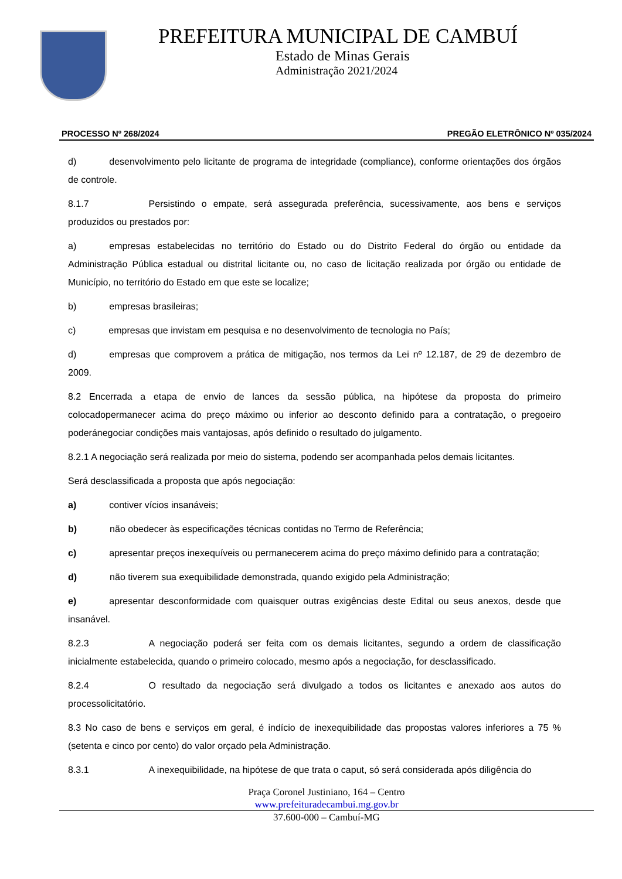PREFEITURA MUNICIPAL DE CAMBUÍ
Estado de Minas Gerais
Administração 2021/2024
PROCESSO Nº 268/2024 PREGÃO ELETRÔNICO Nº 035/2024
d) desenvolvimento pelo licitante de programa de integridade (compliance), conforme orientações dos órgãos de controle.
8.1.7 Persistindo o empate, será assegurada preferência, sucessivamente, aos bens e serviços produzidos ou prestados por:
a) empresas estabelecidas no território do Estado ou do Distrito Federal do órgão ou entidade da Administração Pública estadual ou distrital licitante ou, no caso de licitação realizada por órgão ou entidade de Município, no território do Estado em que este se localize;
b) empresas brasileiras;
c) empresas que invistam em pesquisa e no desenvolvimento de tecnologia no País;
d) empresas que comprovem a prática de mitigação, nos termos da Lei nº 12.187, de 29 de dezembro de 2009.
8.2 Encerrada a etapa de envio de lances da sessão pública, na hipótese da proposta do primeiro colocadopermanecer acima do preço máximo ou inferior ao desconto definido para a contratação, o pregoeiro poderánegociar condições mais vantajosas, após definido o resultado do julgamento.
8.2.1 A negociação será realizada por meio do sistema, podendo ser acompanhada pelos demais licitantes.
Será desclassificada a proposta que após negociação:
a) contiver vícios insanáveis;
b) não obedecer às especificações técnicas contidas no Termo de Referência;
c) apresentar preços inexequíveis ou permanecerem acima do preço máximo definido para a contratação;
d) não tiverem sua exequibilidade demonstrada, quando exigido pela Administração;
e) apresentar desconformidade com quaisquer outras exigências deste Edital ou seus anexos, desde que insanável.
8.2.3 A negociação poderá ser feita com os demais licitantes, segundo a ordem de classificação inicialmente estabelecida, quando o primeiro colocado, mesmo após a negociação, for desclassificado.
8.2.4 O resultado da negociação será divulgado a todos os licitantes e anexado aos autos do processolicitatório.
8.3 No caso de bens e serviços em geral, é indício de inexequibilidade das propostas valores inferiores a 75 % (setenta e cinco por cento) do valor orçado pela Administração.
8.3.1 A inexequibilidade, na hipótese de que trata o caput, só será considerada após diligência do
Praça Coronel Justiniano, 164 – Centro
www.prefeituradecambui.mg.gov.br
37.600-000 – Cambuí-MG